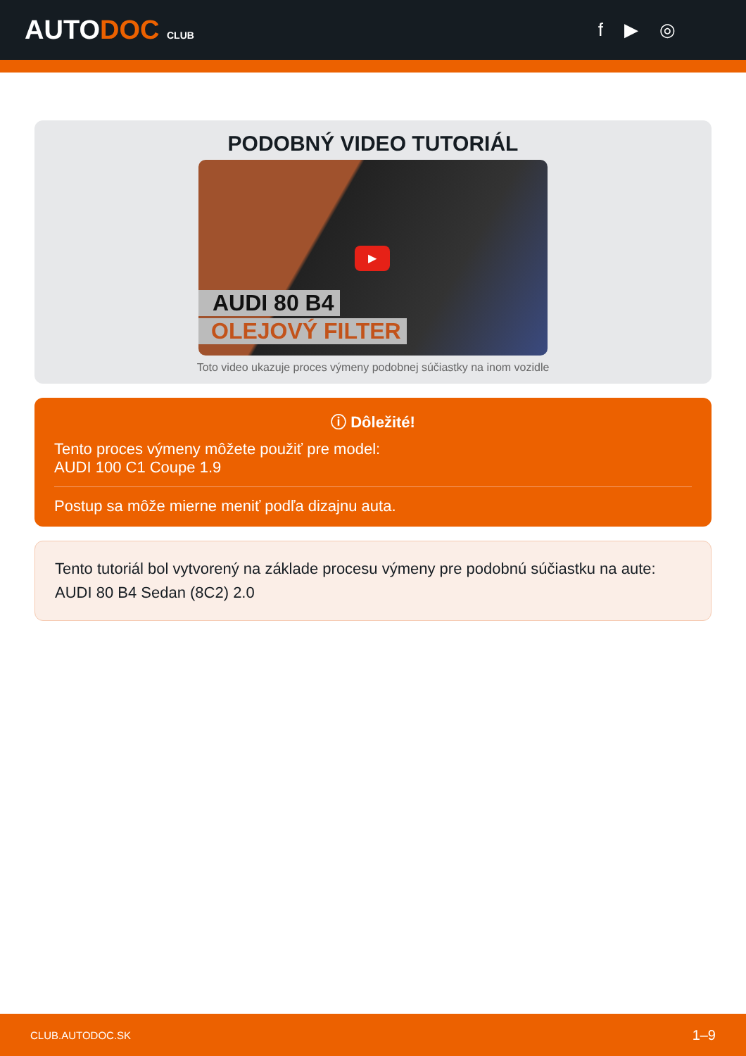AUTODOC CLUB
f ▶ ◎
PODOBNÝ VIDEO TUTORIÁL
▶
AUDI 80 B4
OLEJOVÝ FILTER
Toto video ukazuje proces výmeny podobnej súčiastky na inom vozidle
ⓘ Dôležité!
Tento proces výmeny môžete použiť pre model:
AUDI 100 C1 Coupe 1.9
Postup sa môže mierne meniť podľa dizajnu auta.
Tento tutoriál bol vytvorený na základe procesu výmeny pre podobnú súčiastku na aute: AUDI 80 B4 Sedan (8C2) 2.0
CLUB.AUTODOC.SK 1–9